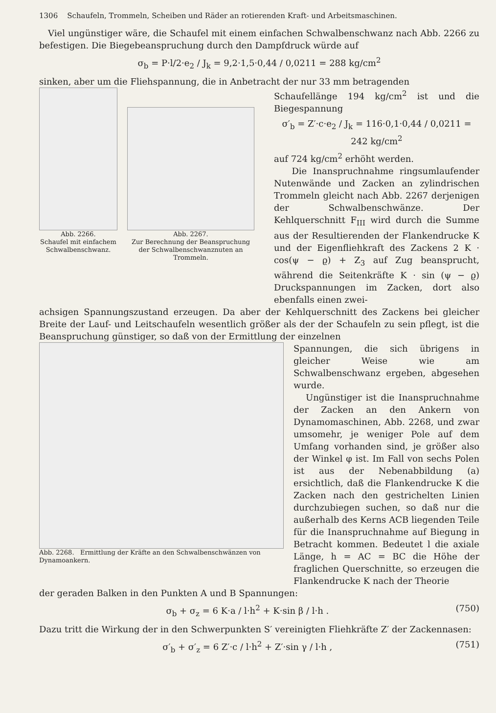1306 Schaufeln, Trommeln, Scheiben und Räder an rotierenden Kraft- und Arbeitsmaschinen.
Viel ungünstiger wäre, die Schaufel mit einem einfachen Schwalbenschwanz nach Abb. 2266 zu befestigen. Die Biegebeanspruchung durch den Dampfdruck würde auf
σ<sub>b</sub> = P·l/2·e<sub>2</sub> / J<sub>k</sub> = 9,2·1,5·0,44 / 0,0211 = 288 kg/cm<sup>2</sup>
sinken, aber um die Fliehspannung, die in Anbetracht der nur 33 mm betragenden
Abb. 2266.
Schaufel mit einfachem Schwalbenschwanz.
Abb. 2267.
Zur Berechnung der Beanspruchung der Schwalbenschwanznuten an Trommeln.
Schaufellänge 194 kg/cm<sup>2</sup> ist und die Biegespannung
σ′<sub>b</sub> = Z′·c·e<sub>2</sub> / J<sub>k</sub> = 116·0,1·0,44 / 0,0211 = 242 kg/cm<sup>2</sup>
auf 724 kg/cm<sup>2</sup> erhöht werden.
Die Inanspruchnahme ringsumlaufender Nutenwände und Zacken an zylindrischen Trommeln gleicht nach Abb. 2267 derjenigen der Schwalbenschwänze. Der Kehlquerschnitt F<sub>III</sub> wird durch die Summe aus der Resultierenden der Flankendrucke K und der Eigenfliehkraft des Zackens 2 K · cos(ψ − ϱ) + Z<sub>3</sub> auf Zug beansprucht, während die Seitenkräfte K · sin (ψ − ϱ) Druckspannungen im Zacken, dort also ebenfalls einen zwei-
achsigen Spannungszustand erzeugen. Da aber der Kehlquerschnitt des Zackens bei gleicher Breite der Lauf- und Leitschaufeln wesentlich größer als der der Schaufeln zu sein pflegt, ist die Beanspruchung günstiger, so daß von der Ermittlung der einzelnen
Abb. 2268. Ermittlung der Kräfte an den Schwalbenschwänzen von Dynamoankern.
Spannungen, die sich übrigens in gleicher Weise wie am Schwalbenschwanz ergeben, abgesehen wurde.
Ungünstiger ist die Inanspruchnahme der Zacken an den Ankern von Dynamomaschinen, Abb. 2268, und zwar umsomehr, je weniger Pole auf dem Umfang vorhanden sind, je größer also der Winkel φ ist. Im Fall von sechs Polen ist aus der Nebenabbildung (a) ersichtlich, daß die Flankendrucke K die Zacken nach den gestrichelten Linien durchzubiegen suchen, so daß nur die außerhalb des Kerns ACB liegenden Teile für die Inanspruchnahme auf Biegung in Betracht kommen. Bedeutet l die axiale Länge, h = AC = BC die Höhe der fraglichen Querschnitte, so erzeugen die Flankendrucke K nach der Theorie
der geraden Balken in den Punkten A und B Spannungen:
σ<sub>b</sub> + σ<sub>z</sub> = 6 K·a / l·h<sup>2</sup> + K·sin β / l·h . (750)
Dazu tritt die Wirkung der in den Schwerpunkten S′ vereinigten Fliehkräfte Z′ der Zackennasen:
σ′<sub>b</sub> + σ′<sub>z</sub> = 6 Z′·c / l·h<sup>2</sup> + Z′·sin γ / l·h , (751)